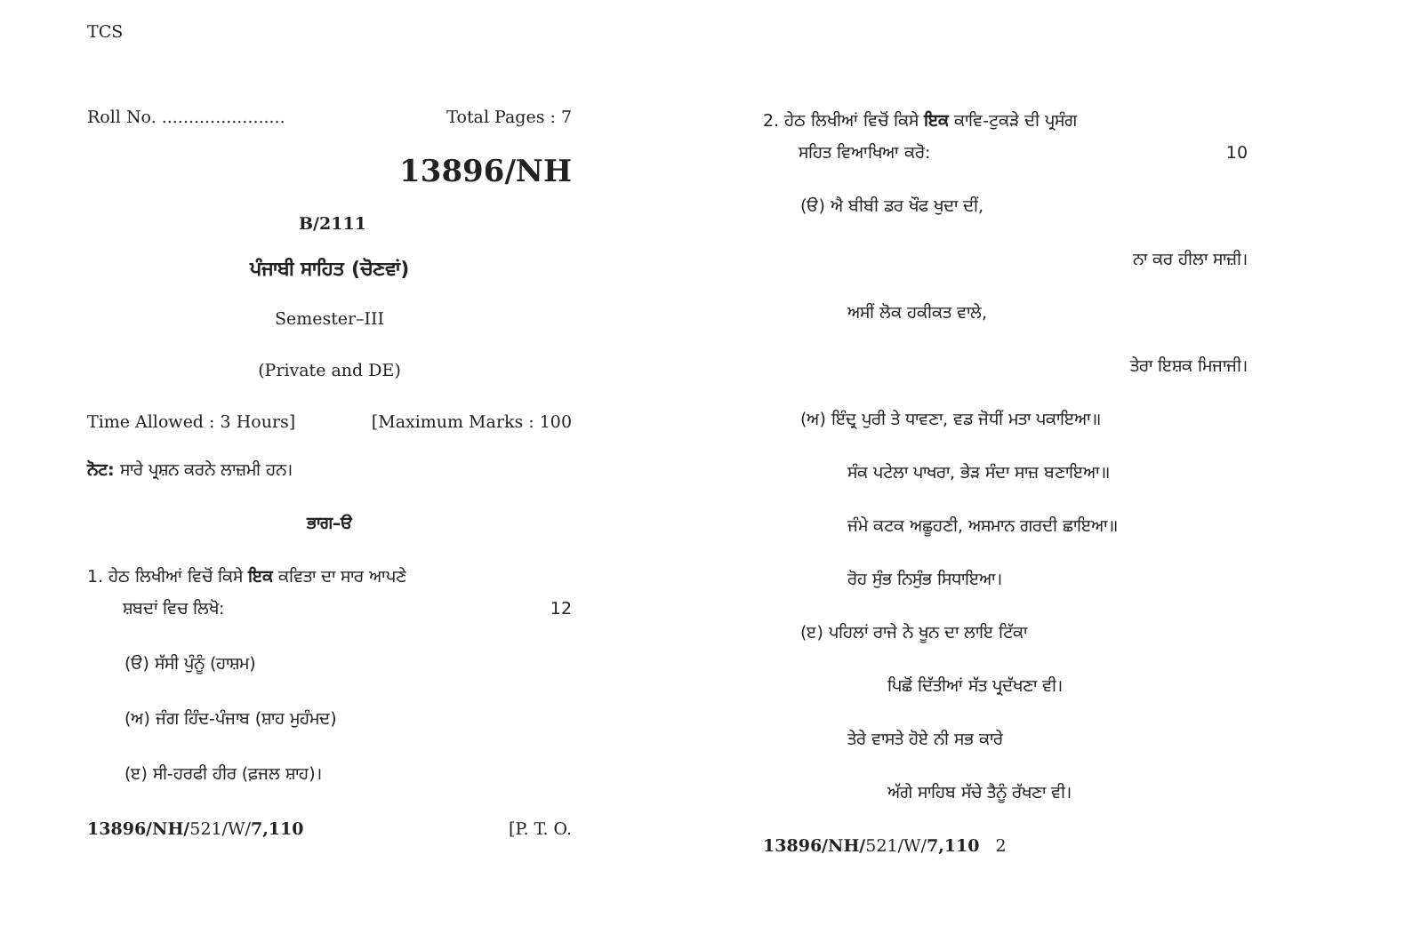TCS
Roll No. ....................... Total Pages : 7
13896/NH
B/2111
ਪੰਜਾਬੀ ਸਾਹਿਤ (ਚੋਣਵਾਂ)
Semester–III
(Private and DE)
Time Allowed : 3 Hours] [Maximum Marks : 100
ਨੋਟ: ਸਾਰੇ ਪ੍ਰਸ਼ਨ ਕਰਨੇ ਲਾਜ਼ਮੀ ਹਨ।
ਭਾਗ–ੳ
1. ਹੇਠ ਲਿਖੀਆਂ ਵਿਚੋਂ ਕਿਸੇ ਇਕ ਕਵਿਤਾ ਦਾ ਸਾਰ ਆਪਣੇ
ਸ਼ਬਦਾਂ ਵਿਚ ਲਿਖੋ: 12
(ੳ) ਸੱਸੀ ਪੁੰਨੂੰ (ਹਾਸ਼ਮ)
(ਅ) ਜੰਗ ਹਿੰਦ-ਪੰਜਾਬ (ਸ਼ਾਹ ਮੁਹੰਮਦ)
(ੲ) ਸੀ-ਹਰਫੀ ਹੀਰ (ਫ਼ਜਲ ਸ਼ਾਹ)।
13896/NH/521/W/7,110 [P. T. O.
2. ਹੇਠ ਲਿਖੀਆਂ ਵਿਚੋਂ ਕਿਸੇ ਇਕ ਕਾਵਿ-ਟੁਕੜੇ ਦੀ ਪ੍ਰਸੰਗ
ਸਹਿਤ ਵਿਆਖਿਆ ਕਰੋ: 10
(ੳ) ਐ ਬੀਬੀ ਡਰ ਖੌਫ ਖੁਦਾ ਦੀਂ,
ਨਾ ਕਰ ਹੀਲਾ ਸਾਜ਼ੀ।
ਅਸੀਂ ਲੋਕ ਹਕੀਕਤ ਵਾਲੇ,
ਤੇਰਾ ਇਸ਼ਕ ਮਿਜਾਜੀ।
(ਅ) ਇੰਦ੍ਰ ਪੁਰੀ ਤੇ ਧਾਵਣਾ, ਵਡ ਜੋਧੀਂ ਮਤਾ ਪਕਾਇਆ॥
ਸੰਕ ਪਟੇਲਾ ਪਾਖਰਾ, ਭੇੜ ਸੰਦਾ ਸਾਜ਼ ਬਣਾਇਆ॥
ਜੰਮੇ ਕਟਕ ਅਛੂਹਣੀ, ਅਸਮਾਨ ਗਰਦੀ ਛਾਇਆ॥
ਰੋਹ ਸੁੰਭ ਨਿਸੁੰਭ ਸਿਧਾਇਆ।
(ੲ) ਪਹਿਲਾਂ ਰਾਜੇ ਨੇ ਖੂਨ ਦਾ ਲਾਇ ਟਿੱਕਾ
ਪਿਛੋਂ ਦਿੱਤੀਆਂ ਸੱਤ ਪ੍ਰਦੱਖਣਾ ਵੀ।
ਤੇਰੇ ਵਾਸਤੇ ਹੋਏ ਨੀ ਸਭ ਕਾਰੇ
ਅੱਗੇ ਸਾਹਿਬ ਸੱਚੇ ਤੈਨੂੰ ਰੱਖਣਾ ਵੀ।
13896/NH/521/W/7,110 2